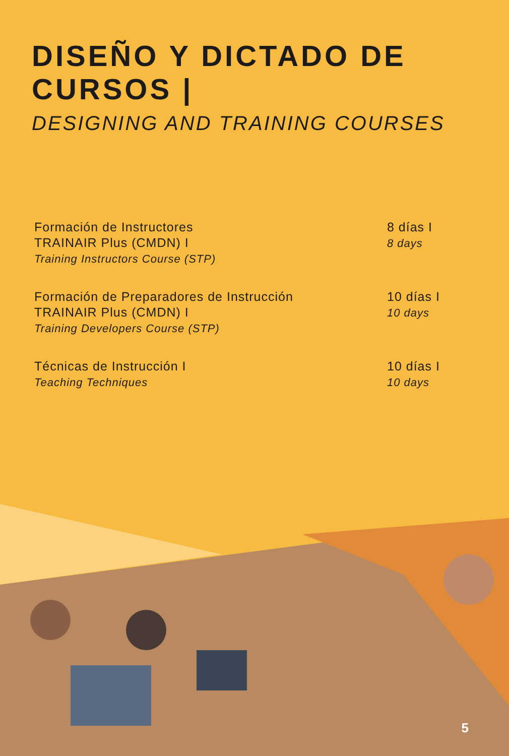DISEÑO Y DICTADO DE
CURSOS |
DESIGNING AND TRAINING COURSES
Formación de Instructores
TRAINAIR Plus (CMDN) I
Training Instructors Course (STP)
8 días I
8 days
Formación de Preparadores de Instrucción
TRAINAIR Plus (CMDN) I
Training Developers Course (STP)
10 días I
10 days
Técnicas de Instrucción I
Teaching Techniques
10 días I
10 days
5